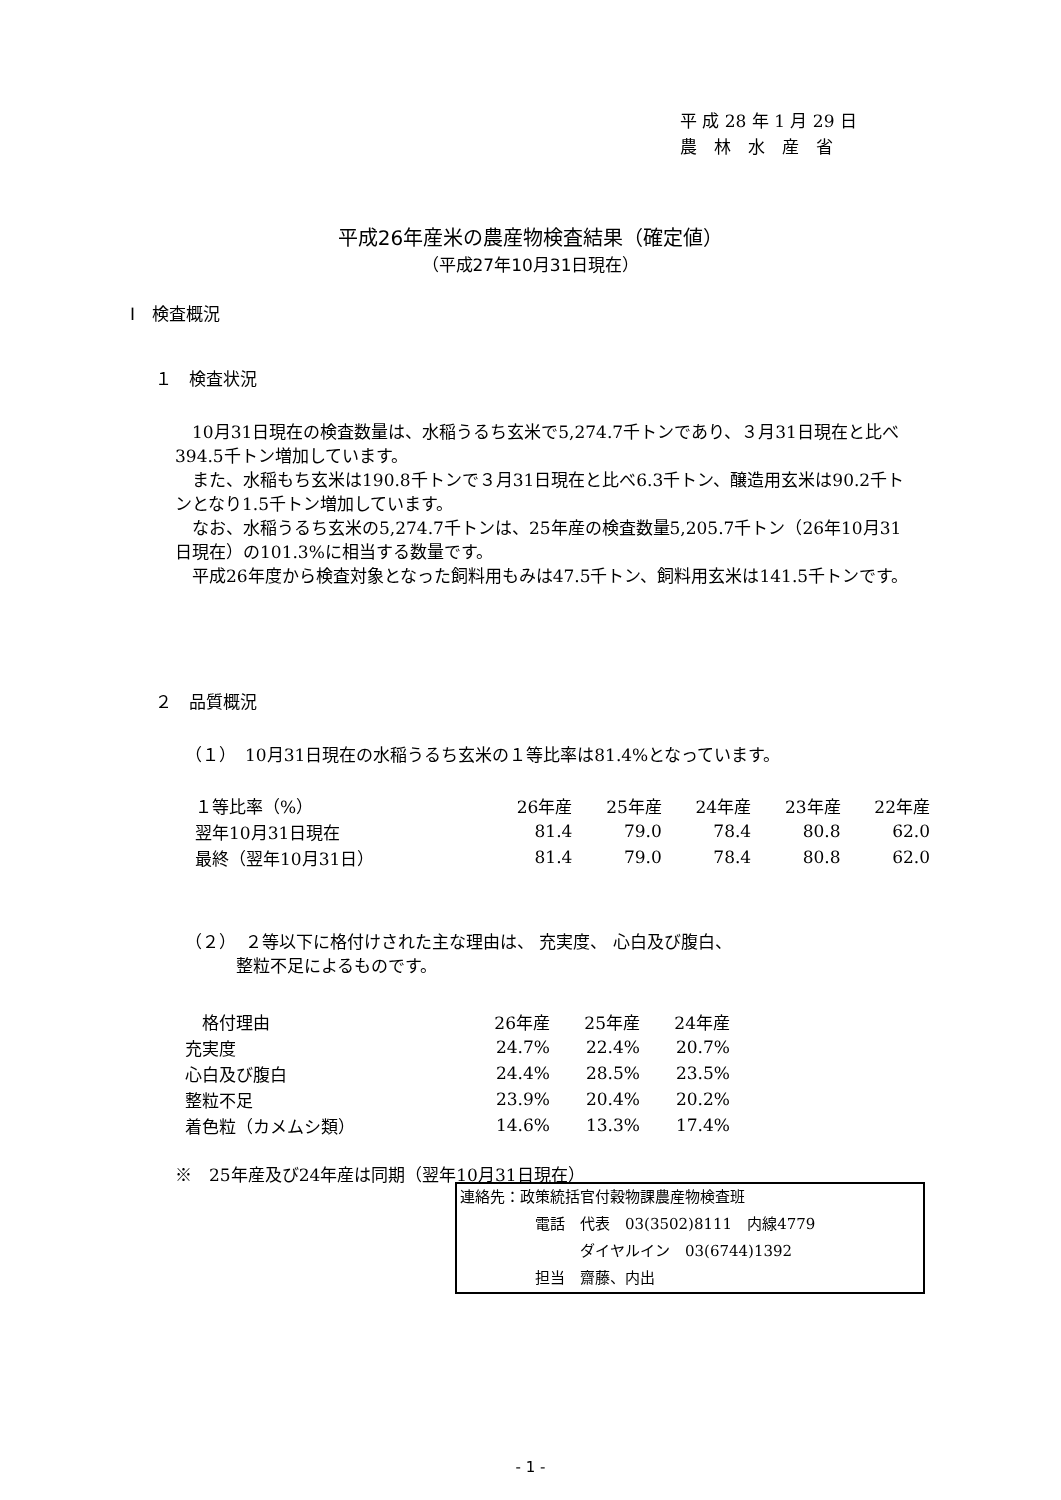平 成 28 年 1 月 29 日
農　林　水　産　省
平成26年産米の農産物検査結果（確定値）
（平成27年10月31日現在）
Ⅰ　検査概況
１　検査状況
　10月31日現在の検査数量は、水稲うるち玄米で5,274.7千トンであり、３月31日現在と比べ394.5千トン増加しています。
　また、水稲もち玄米は190.8千トンで３月31日現在と比べ6.3千トン、醸造用玄米は90.2千トンとなり1.5千トン増加しています。
　なお、水稲うるち玄米の5,274.7千トンは、25年産の検査数量5,205.7千トン（26年10月31日現在）の101.3%に相当する数量です。
　平成26年度から検査対象となった飼料用もみは47.5千トン、飼料用玄米は141.5千トンです。
２　品質概況
（１）　10月31日現在の水稲うるち玄米の１等比率は81.4%となっています。
| １等比率（%） | 26年産 | 25年産 | 24年産 | 23年産 | 22年産 |
| --- | --- | --- | --- | --- | --- |
| 翌年10月31日現在 | 81.4 | 79.0 | 78.4 | 80.8 | 62.0 |
| 最終（翌年10月31日） | 81.4 | 79.0 | 78.4 | 80.8 | 62.0 |
（２）　２等以下に格付けされた主な理由は、 充実度、 心白及び腹白、
　　　整粒不足によるものです。
| 格付理由 | 26年産 | 25年産 | 24年産 |
| --- | --- | --- | --- |
| 充実度 | 24.7% | 22.4% | 20.7% |
| 心白及び腹白 | 24.4% | 28.5% | 23.5% |
| 整粒不足 | 23.9% | 20.4% | 20.2% |
| 着色粒（カメムシ類） | 14.6% | 13.3% | 17.4% |
※　25年産及び24年産は同期（翌年10月31日現在）
連絡先：政策統括官付穀物課農産物検査班
　　　　　電話　代表　03(3502)8111　内線4779
　　　　　　　　ダイヤルイン　03(6744)1392
　　　　　担当　齋藤、内出
- 1 -